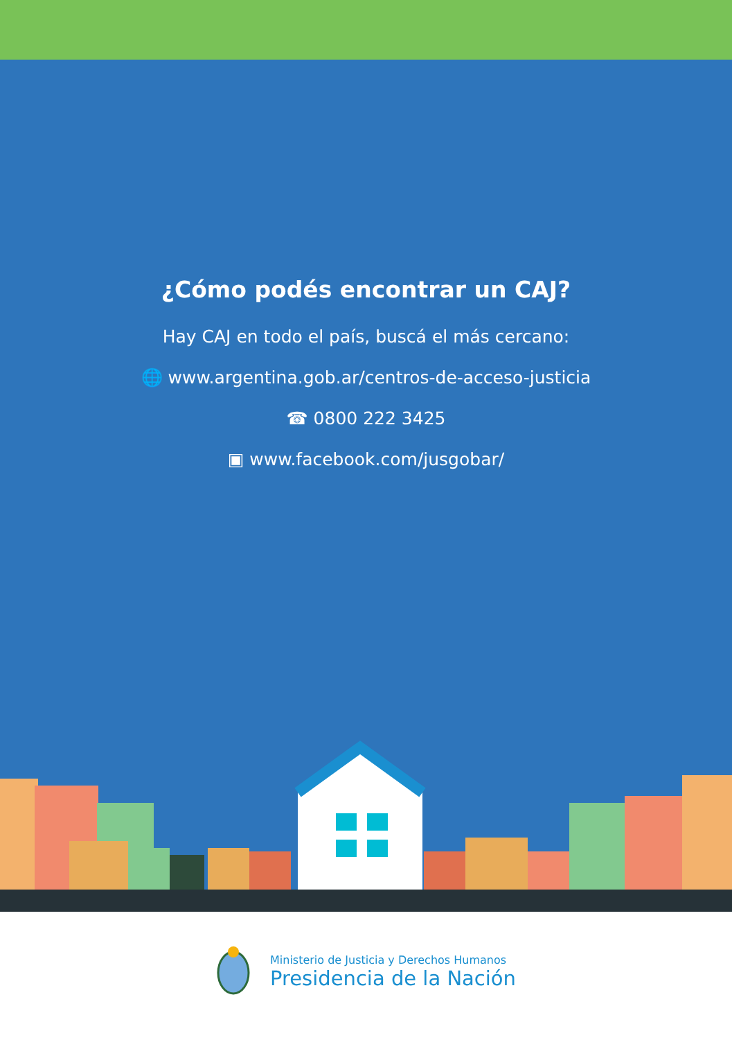¿Cómo podés encontrar un CAJ?
Hay CAJ en todo el país, buscá el más cercano:
🌐 www.argentina.gob.ar/centros-de-acceso-justicia
☎ 0800 222 3425
▣ www.facebook.com/jusgobar/
Ministerio de Justicia y Derechos Humanos
Presidencia de la Nación